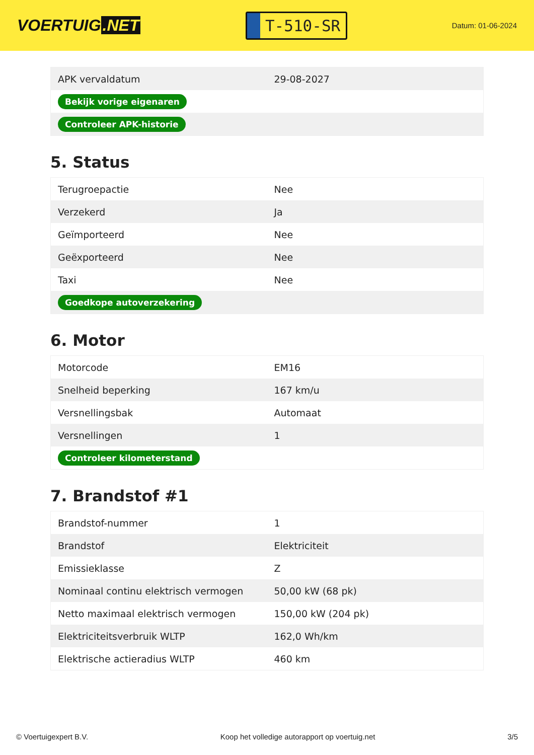VOERTUIG.NET
T-510-SR
Datum: 01-06-2024
| APK vervaldatum | 29-08-2027 |
| Bekijk vorige eigenaren | |
| Controleer APK-historie | |
5. Status
| Terugroepactie | Nee |
| Verzekerd | Ja |
| Geïmporteerd | Nee |
| Geëxporteerd | Nee |
| Taxi | Nee |
| Goedkope autoverzekering | |
6. Motor
| Motorcode | EM16 |
| Snelheid beperking | 167 km/u |
| Versnellingsbak | Automaat |
| Versnellingen | 1 |
| Controleer kilometerstand | |
7. Brandstof #1
| Brandstof-nummer | 1 |
| Brandstof | Elektriciteit |
| Emissieklasse | Z |
| Nominaal continu elektrisch vermogen | 50,00 kW (68 pk) |
| Netto maximaal elektrisch vermogen | 150,00 kW (204 pk) |
| Elektriciteitsverbruik WLTP | 162,0 Wh/km |
| Elektrische actieradius WLTP | 460 km |
© Voertuigexpert B.V. Koop het volledige autorapport op voertuig.net 3/5